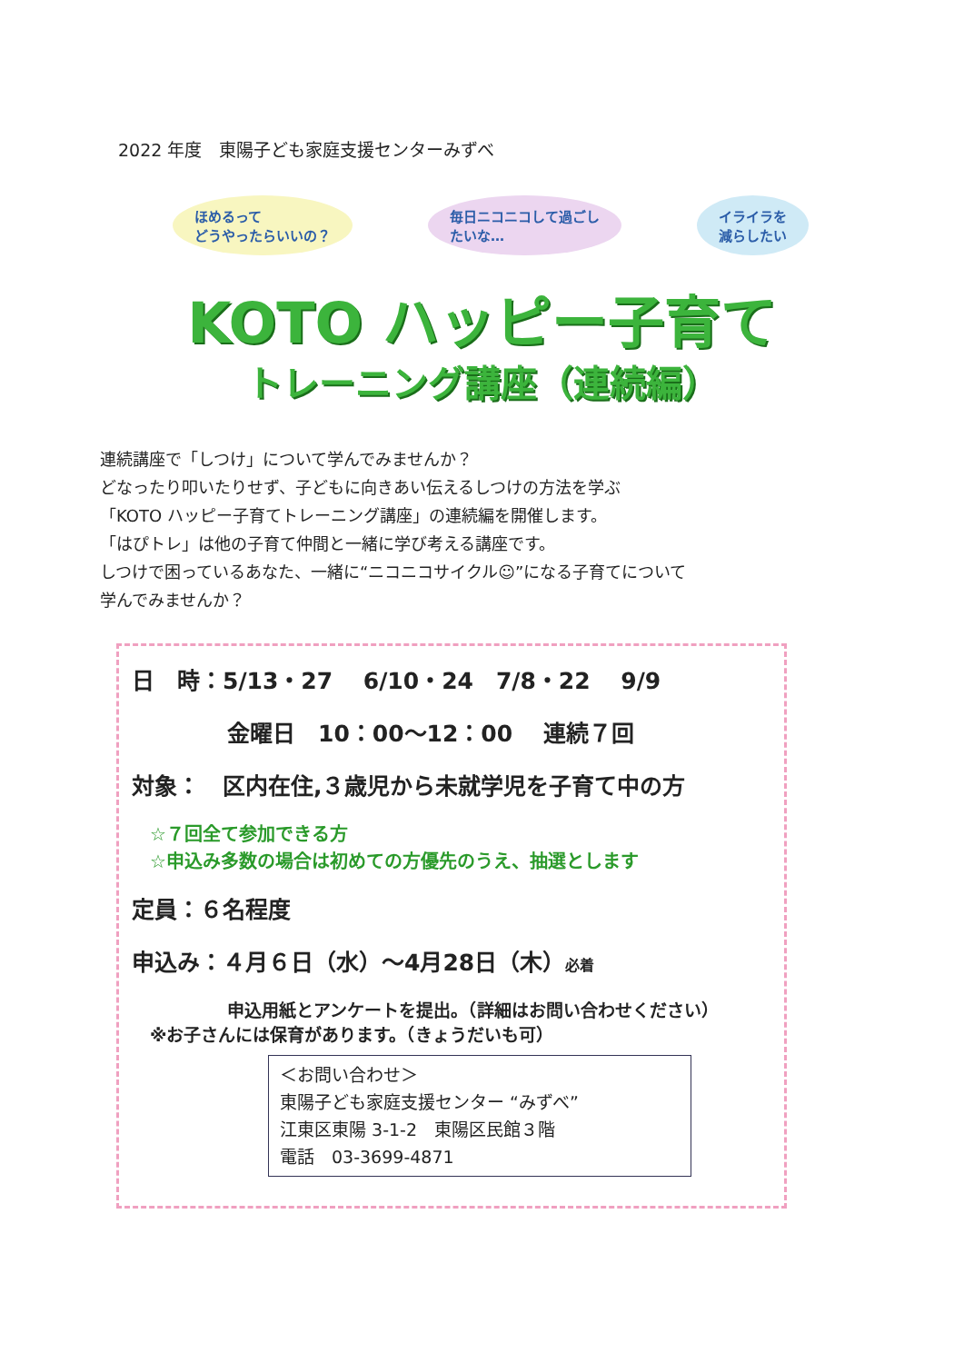2022 年度　東陽子ども家庭支援センターみずべ
ほめるって
どうやったらいいの？
毎日ニコニコして過ごし
たいな…
イライラを
減らしたい
KOTO ハッピー子育て
トレーニング講座（連続編）
連続講座で「しつけ」について学んでみませんか？
どなったり叩いたりせず、子どもに向きあい伝えるしつけの方法を学ぶ
「KOTO ハッピー子育てトレーニング講座」の連続編を開催します。
「はぴトレ」は他の子育て仲間と一緒に学び考える講座です。
しつけで困っているあなた、一緒に“ニコニコサイクル☺”になる子育てについて
学んでみませんか？
日　時：5/13・27　 6/10・24　7/8・22　 9/9
金曜日　10：00～12：00　 連続７回
対象：　区内在住,３歳児から未就学児を子育て中の方
☆７回全て参加できる方
☆申込み多数の場合は初めての方優先のうえ、抽選とします
定員：６名程度
申込み：４月６日（水）～4月28日（木）必着
申込用紙とアンケートを提出。（詳細はお問い合わせください）
※お子さんには保育があります。（きょうだいも可）
＜お問い合わせ＞
東陽子ども家庭支援センター “みずべ”
江東区東陽 3-1-2　東陽区民館３階
電話　03-3699-4871